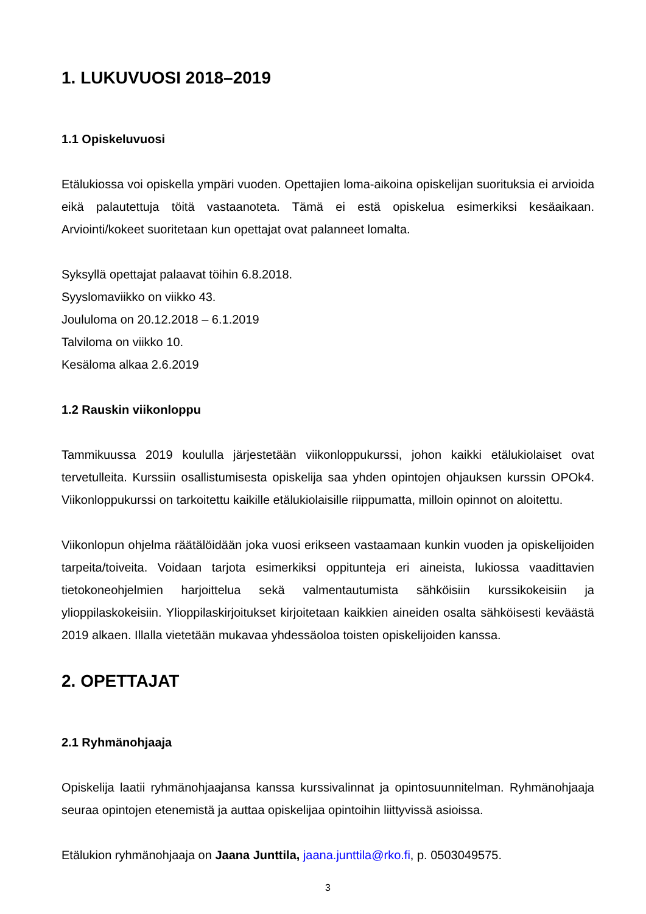1. LUKUVUOSI 2018–2019
1.1 Opiskeluvuosi
Etälukiossa voi opiskella ympäri vuoden. Opettajien loma-aikoina opiskelijan suorituksia ei arvioida eikä palautettuja töitä vastaanoteta. Tämä ei estä opiskelua esimerkiksi kesäaikaan. Arviointi/kokeet suoritetaan kun opettajat ovat palanneet lomalta.
Syksyllä opettajat palaavat töihin 6.8.2018.
Syyslomaviikko on viikko 43.
Joululoma on 20.12.2018 – 6.1.2019
Talviloma on viikko 10.
Kesäloma alkaa 2.6.2019
1.2 Rauskin viikonloppu
Tammikuussa 2019 koululla järjestetään viikonloppukurssi, johon kaikki etälukiolaiset ovat tervetulleita. Kurssiin osallistumisesta opiskelija saa yhden opintojen ohjauksen kurssin OPOk4. Viikonloppukurssi on tarkoitettu kaikille etälukiolaisille riippumatta, milloin opinnot on aloitettu.
Viikonlopun ohjelma räätälöidään joka vuosi erikseen vastaamaan kunkin vuoden ja opiskelijoiden tarpeita/toiveita. Voidaan tarjota esimerkiksi oppitunteja eri aineista, lukiossa vaadittavien tietokoneohjelmien harjoittelua sekä valmentautumista sähköisiin kurssikokeisiin ja ylioppilaskokeisiin. Ylioppilaskirjoitukset kirjoitetaan kaikkien aineiden osalta sähköisesti keväästä 2019 alkaen. Illalla vietetään mukavaa yhdessäoloa toisten opiskelijoiden kanssa.
2. OPETTAJAT
2.1 Ryhmänohjaaja
Opiskelija laatii ryhmänohjaajansa kanssa kurssivalinnat ja opintosuunnitelman. Ryhmänohjaaja seuraa opintojen etenemistä ja auttaa opiskelijaa opintoihin liittyvissä asioissa.
Etälukion ryhmänohjaaja on Jaana Junttila, jaana.junttila@rko.fi, p. 0503049575.
3